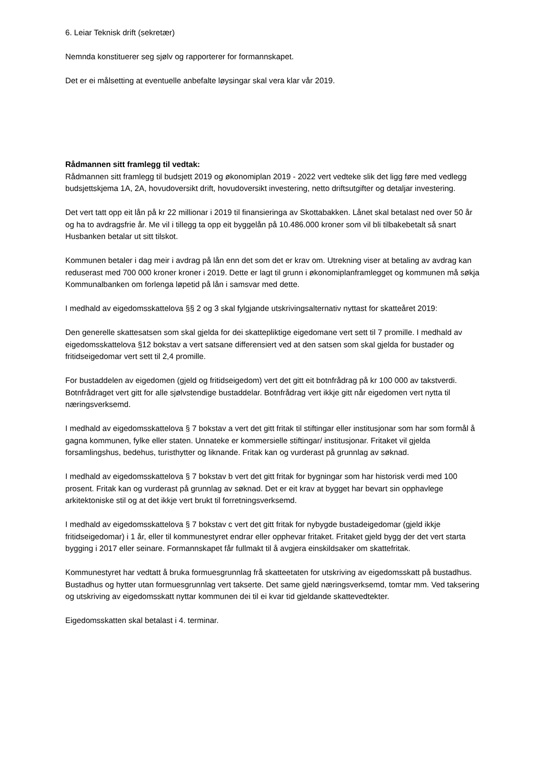6. Leiar Teknisk drift (sekretær)
Nemnda konstituerer seg sjølv og rapporterer for formannskapet.
Det er ei målsetting at eventuelle anbefalte løysingar skal vera klar vår 2019.
Rådmannen sitt framlegg til vedtak:
Rådmannen sitt framlegg til budsjett 2019 og økonomiplan 2019 - 2022 vert vedteke slik det ligg føre med vedlegg budsjettskjema 1A, 2A, hovudoversikt drift, hovudoversikt investering, netto driftsutgifter og detaljar investering.
Det vert tatt opp eit lån på kr 22 millionar i 2019 til finansieringa av Skottabakken. Lånet skal betalast ned over 50 år og ha to avdragsfrie år. Me vil i tillegg ta opp eit byggelån på 10.486.000 kroner som vil bli tilbakebetalt så snart Husbanken betalar ut sitt tilskot.
Kommunen betaler i dag meir i avdrag på lån enn det som det er krav om. Utrekning viser at betaling av avdrag kan reduserast med 700 000 kroner kroner i 2019. Dette er lagt til grunn i økonomiplanframlegget og kommunen må søkja Kommunalbanken om forlenga løpetid på lån i samsvar med dette.
I medhald av eigedomsskattelova §§ 2 og 3 skal fylgjande utskrivingsalternativ nyttast for skatteåret 2019:
Den generelle skattesatsen som skal gjelda for dei skattepliktige eigedomane vert sett til 7 promille. I medhald av eigedomsskattelova §12 bokstav a vert satsane differensiert ved at den satsen som skal gjelda for bustader og fritidseigedomar vert sett til 2,4 promille.
For bustaddelen av eigedomen (gjeld og fritidseigedom) vert det gitt eit botnfrådrag på kr 100 000 av takstverdi. Botnfrådraget vert gitt for alle sjølvstendige bustaddelar. Botnfrådrag vert ikkje gitt når eigedomen vert nytta til næringsverksemd.
I medhald av eigedomsskattelova § 7 bokstav a vert det gitt fritak til stiftingar eller institusjonar som har som formål å gagna kommunen, fylke eller staten. Unnateke er kommersielle stiftingar/ institusjonar. Fritaket vil gjelda forsamlingshus, bedehus, turisthytter og liknande. Fritak kan og vurderast på grunnlag av søknad.
I medhald av eigedomsskattelova § 7 bokstav b vert det gitt fritak for bygningar som har historisk verdi med 100 prosent. Fritak kan og vurderast på grunnlag av søknad. Det er eit krav at bygget har bevart sin opphavlege arkitektoniske stil og at det ikkje vert brukt til forretningsverksemd.
I medhald av eigedomsskattelova § 7 bokstav c vert det gitt fritak for nybygde bustadeigedomar (gjeld ikkje fritidseigedomar) i 1 år, eller til kommunestyret endrar eller opphevar fritaket. Fritaket gjeld bygg der det vert starta bygging i 2017 eller seinare. Formannskapet får fullmakt til å avgjera einskildsaker om skattefritak.
Kommunestyret har vedtatt å bruka formuesgrunnlag frå skatteetaten for utskriving av eigedomsskatt på bustadhus. Bustadhus og hytter utan formuesgrunnlag vert takserte. Det same gjeld næringsverksemd, tomtar mm. Ved taksering og utskriving av eigedomsskatt nyttar kommunen dei til ei kvar tid gjeldande skattevedtekter.
Eigedomsskatten skal betalast i 4. terminar.